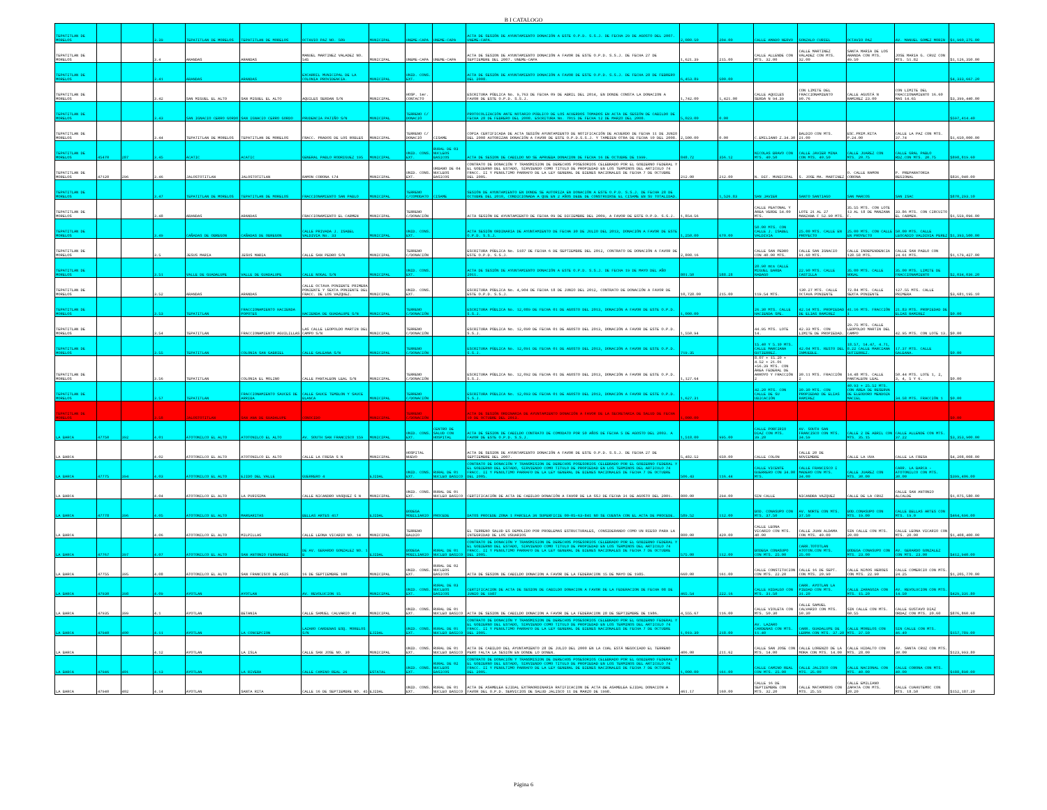B I CATALOGO
| TEPATITLAN DE MORELOS | | | 3.39 | TEPATITLAN DE MORELOS | TEPATITLAN DE MORELOS | OCTAVIO PAZ NO. 509 | MUNICIPAL | UNEME-CAPA | UNEME-CAPA | ACTA DE SESIÓN DE AYUNTAMIENTO DONACIÓN A ESTE O.P.D. S.S.J. DE FECHA 29 DE AGOSTO DEL 2007. UNEME-CAPA. | 2,080.50 | 204.00 | CALLE AMADO NERVO | GONZALO CURIEL | OCTAVIO PAZ | AV. MANUEL GOMEZ MORIN | $1,960,275.00 |
| TEPATITLAN DE MORELOS | | | 3.4 | ARANDAS | ARANDAS | MANUEL MARTINEZ VALADEZ NO. 545 | MUNICIPAL | UNEME-CAPA | UNEME-CAPA | ACTA DE SESION DE AYUNTAMIENTO DONACIÓN A FAVOR DE ESTE O.P.D. S.S.J. DE FECHA 27 DE SEPTIEMBRE DEL 2007. UNEME-CAPA | 1,621.39 | 215.00 | CALLE ALLENDE CON MTS. 32.00 | CALLE MARTINEZ VALADEZ CON MTS. 32.00 | SANTA MARIA DE LOS ARANDA CON MTS. 49.50 | JOSE MARIA G. CRUZ CON MTS. 51.82 | $1,126,350.00 |
| TEPATITLAN DE MORELOS | | | 3.41 | ARANDAS | ARANDAS | EXCARRIL MUNICIPAL DE LA COLONIA PROVIDENCIA. | MUNICIPAL | UNID. CONS. EXT. | | ACTA DE SESIÓN DE AYUNTAMIENTO DONACIÓN A FAVOR DE ESTE O.P.D. S.S.J. DE FECHA 28 DE FEBRERO DEL 2008. | 6,453.89 | 500.00 | | | | | $4,333,667.20 |
| TEPATITLAN DE MORELOS | | | 3.42 | SAN MIGUEL EL ALTO | SAN MIGUEL EL ALTO | AQUILES SERDAN S/N | MUNICIPAL | HOSP. 1er. CONTACTO | | ESCRITURA PÚBLICA No. 9,763 DE FECHA 09 DE ABRIL DEL 2014, EN DONDE CONSTA LA DONACION A FAVOR DE ESTE O.P.D. S.S.J. | 1,742.00 | 1,421.00 | CALLE AQUILES SERDÁ N 94.39 | CON LIMITE DEL FRACCIONAMIENTO 90.76 | CALLE AGUSTÁ N RAMIREZ 23.00 | CON LIMITE DEL FRACCIONAMIENTO 16.60 MAS 14.65 | $3,399,440.00 |
| TEPATITLAN DE MORELOS | | | 3.43 | SAN IGNACIO CERRO GORDO | SAN IGNACIO CERRO GORDO | PRUDENCIA PATIÑO S/N | MUNICIPAL | TERRENO C/ DONACIÓ | | PROTOCOLIZACIÓN ANTE NOTARIO PÚBLICO DE LOS ACUERDOS TOMADOS EN ACTA DE SESIÓN DE CABILDO DE FECHA 28 DE FEBRERO DEL 2008. ESCRITURA No. 7015 DE FECHA 12 DE MARZO DEL 2008. | 5,023.00 | 0.00 | | | | | $597,414.40 |
| TEPATITLAN DE MORELOS | | | 3.44 | TEPATITLAN DE MORELOS | TEPATITLAN DE MORELOS | FRACC. PRADOS DE LOS ROBLES | MUNICIPAL | TERRENO C/ DONACIÓ | CISAME | COPIA CERTIFICADA DE ACTA SESIÓN AYUNTAMIENTO DE NOTIFICACIÓN DE ACUERDO DE FECHA 11 DE JUNIO DEL 2008 AUTORIZAN DONACIÓN A FAVOR DE ESTE O.P.D.S.S.J. Y TAMBIEN OTRA DE FECHA 10 DEL 2008. | 2,500.00 | 0.00 | C.EMILIANO Z.34.30 | BALDIO CON MTS. 21.00 | ESC.PRIM.RITA P.24.00 | CALLE LA PAZ CON MTS. 37.74 | $1,650,000.00 |
| TEPATITLAN DE MORELOS | 45470 | 287 | 3.45 | ACATIC | ACATIC | GENERAL PABLO RODRIGUEZ 195 | MUNICIPAL | UNID. CONS. EXT. | RURAL DE 03 NUCLEOS BASICOS | ACTA DE SESION DE CABILDO NO SE APRUEBA DONACION DE FECHA 16 DE OCTUBRE DE 1999. | 848.72 | 356.12 | NICOLAS BRAVO CON MTS. 40.50 | CALLE JAVIER MINA CON MTS. 40.50 | CALLE JUAREZ CON MTS. 20.75 | CALLE GRAL PABLO RDZ.CON MTS. 20.75 | $898,819.60 |
| TEPATITLAN DE MORELOS | 47120 | 296 | 3.46 | JALOSTOTITLAN | JALOSTOTITLAN | RAMON CORONA 174 | MUNICIPAL | UNID. CONS. EXT. | URBANO DE 04 NUCLEOS BASICOS | CONTRATO DE DONACIÓN Y TRANSMISION DE DERECHOS POSESORIOS CELEBRADO POR EL GOBIERNO FEDERAL Y EL GOBIERNO DEL ESTADO, SIRVIENDO COMO TITULO DE PROPIEDAD EN LOS TERMINOS DEL ARTICULO 74 FRACC. II Y PENULTIMO PARRAFO DE LA LEY GENERAL DE BIENES NACIONALES DE FECHA 7 DE OCTUBRE DEL 2005. | 212.00 | 212.00 | N. DIF. MUNICIPAL | S. JOSE MA. MARTINEZ | O. CALLE RAMON CORONA | P. PREPARATORIA REGIONAL | $831,040.00 |
| TEPATITLAN DE MORELOS | | | 3.47 | TEPATITLAN DE MORELOS | TEPATITLAN DE MORELOS | FRACCIONAMIENTO SAN PABLO | MUNICIPAL | TERRENO C/COMODATO | CISAME | SESIÓN DE AYUNTAMIENTO EN DONDE SE AUTORIZA EN DONACIÓN A ESTE O.P.D. S.S.J. DE FECHA 28 DE OCTUBRE DEL 2010, CONDICIONADA A QUE EN 2 AÑOS DEBE DE CONSTRUIRSE EL CISAME EN SU TOTALIDAD. | | 1,526.83 | SAN JAVIER | SANTO SANTIAGO | SAN MARCOS | SAN ISAC | $870,293.10 |
| TEPATITLAN DE MORELOS | | | 3.48 | ARANDAS | ARANDAS | FRACCIONAMIENTO EL CARMEN | MUNICIPAL | TERRENO C/DONACIÓN | | ACTA SESIÓN DE AYUNTAMIENTO DE FECHA 09 DE DICIEMBRE DEL 2009, A FAVOR DE ESTE O.P.D. S.S.J. | 1,854.56 | | CALLE PEATONAL Y ÁREA VERDE 54.00 MTS. | LOTE 21 AL 27 MANZANA F 52.90 MTS. | 35.55 MTS. CON LOTE 13 AL 18 DE MANZANA F. | 33.86 MTS. CON CIRCUITO EL CARMEN. | $1,559,096.00 |
| TEPATITLAN DE MORELOS | | | 3.49 | CAÑADAS DE OBREGON | CAÑADAS DE OBREGON | CALLE PRIVADA J. ISABEL VALDIVIA No. 33 | MUNICIPAL | UNID. CONS. EXT. | | ACTA SESIÓN ORDINARIA DE AYUNTAMIENTO DE FECHA 30 DE JULIO DEL 2013, DONACIÓN A FAVOR DE ESTE O.P.D. S.S.J. | 1,250.00 | 670.00 | 50.00 MTS. CON CALLE J. ISABEL VALDIVIA | 25.00 MTS. CALLE EN PROYECTO | 25.00 MTS. CON CALLE EN PROYECTO | 50.00 MTS. CALLE LEOCADIO VALDIVIA PEREZ | $1,393,500.00 |
| TEPATITLAN DE MORELOS | | | 3.5 | JESUS MARIA | JESUS MARIA | CALLE SAN PEDRO S/N | MUNICIPAL | TERRENO C/DONACIÓN | | ESCRITURA PÚBLICA No. 5187 DE FECHA 6 DE SEPTIEMBRE DEL 2012, CONTRATO DE DONACIÓN A FAVOR DE ESTE O.P.D. S.S.J. | 2,808.16 | | CALLE SAN PEDRO CON 40.00 MTS. | CALLE SAN IGNACIO 91.60 MTS. | CALLE INDEPENDENCIA 128.58 MTS. | CALLE SAN PABLO CON 24.61 MTS. | $1,179,427.00 |
| TEPATITLAN DE MORELOS | | | 3.51 | VALLE DE GUADALUPE | VALLE DE GUADALUPE | CALLE NOGAL S/N | MUNICIPAL | UNID. CONS. EXT. | | ACTA DE SESIÓN DE AYUNTAMIENTO DONACIÓN A ESTE O.P.D. S.S.J. DE FECHA 19 DE MAYO DEL AÑO 2011. | 801.50 | 588.28 | 20.90 mts CALLE MIGUEL BARBA RABAGO | 22.90 MTS. CALLE CASTILLA | 35.00 MTS. CALLE NOGAL | 35.00 MTS. LIMITE DE FRACCIONAMIENTO | $2,034,036.20 |
| TEPATITLAN DE MORELOS | | | 3.52 | ARANDAS | ARANDAS | CALLE OCTAVA PONIENTE PRIMERA PONIENTE Y SEXTA PONIENTE DEL FRACC. DE LOS VAZQUEZ. | MUNICIPAL | UNID. CONS. EXT. | | ESCRITURA PÚBLICA No. 4,904 DE FECHA 18 DE JUNIO DEL 2012, CONTRATO DE DONACIÓN A FAVOR DE ESTE O.P.D. S.S.J. | 10,728.00 | 215.00 | 119.54 MTS. | 130.27 MTS. CALLE OCTAVA PONIENTE | 72.84 MTS. CALLE SEXTA PONIENTE | 127.55 MTS. CALLE PRIMERA | $3,681,195.10 |
| TEPATITLAN DE MORELOS | | | 3.53 | TEPATITLAN | FRACCIONAMIENTO HACIENDA POPOTES | HACIENDA DE GUADALUPE S/N | MUNICIPAL | TERRENO C/DONACIÓN | | ESCRITURA PÚBLICA No. 12,089 DE FECHA 01 DE AGOSTO DEL 2013, DONACIÓN A FAVOR DE ESTE O.P.D. S.S.J. | 1,000.00 | | 26.30 MTS. CALLE HACIENDA SPE. | 42.14 MTS. PROPIEDAD DE ELIAS RAMIREZ | 41.16 MTS. FRACCIÓN 1 | 21.83 MTS. PROPIEDAD DE ELIAS RAMIREZ | $0.00 |
| TEPATITLAN DE MORELOS | | | 3.54 | TEPATITLAN | FRACCIONAMIENTO AGUILILLAS | LAS CALLE LEOPOLDO MARTIN DEL CAMPO S/N | MUNICIPAL | TERRENO C/DONACIÓN | | ESCRITURA PÚBLICA No. 12,090 DE FECHA 01 DE AGOSTO DEL 2013, DONACIÓN A FAVOR DE ESTE O.P.D. S.S.J. | 1,550.94 | | 44.95 MTS. LOTE 14. | 42.33 MTS. CON LIMITE DE PROPIEDAD. | 29.75 MTS. CALLE LEOPOLDO MARTIN DEL CAMPO | 42.95 MTS. CON LOTE 13. | $0.00 |
| TEPATITLAN DE MORELOS | | | 3.55 | TEPATITLAN | COLONIA SAN GABRIEL | CALLE GALEANA S/N | MUNICIPAL | TERRENO C/DONACIÓN | | ESCRITURA PÚBLICA No. 12,091 DE FECHA 01 DE AGOSTO DEL 2013, DONACIÓN A FAVOR DE ESTE O.P.D. S.S.J. | 719.35 | | 15.40 Y 5.10 MTS. CALLE MARCIANA GUTIERREZ. | 42.04 MTS. RESTO DEL INMUEBLE. | 18.57, 14.47, 4.71, 8.22 CALLE MARCIANA GUTIERREZ. | 17.37 MTS. CALLE GALEANA. | $0.00 |
| TEPATITLAN DE MORELOS | | | 3.56 | TEPATITLAN | COLONIA EL MOLINO | CALLE PANTALEON LEAL S/N | MUNICIPAL | TERRENO C/DONACIÓN | | ESCRITURA PÚBLICA No. 12,092 DE FECHA 01 DE AGOSTO DEL 2013, DONACIÓN A FAVOR DE ESTE O.P.D. S.S.J. | 1,127.64 | | 8.07 + 15.20 + 4.52 + 21.01 +56.39 MTS. CON ÁREA FEDERAL DE ARROYO Y FRACCIÓN 2 | 30.11 MTS. FRACCIÓN 2 | 14.48 MTS. CALLE PANTALEON LEAL | 50.44 MTS. LOTE 1, 2, 3, 4, 5 Y 6. | $0.00 |
| TEPATITLAN DE MORELOS | | | 3.57 | TEPATITLAN | FRACCIONAMIENTO SAUCES DE ARRIBA | CALLE SAUCE TEMBLON Y SAUCE BLANCA | MUNICIPAL | TERRENO C/DONACIÓN | | ESCRITURA PÚBLICA No. 12,093 DE FECHA 01 DE AGOSTO DEL 2013, DONACIÓN A FAVOR DE ESTE O.P.D. S.S.J. | 1,627.31 | | 42.20 MTS. CON CALLE DE SU UBICACIÓN | 30.30 MTS. CON PROPIEDAD DE ELIAS RAMIREZ | 40.93 + 25.52 MTS. CON ÁREA DE RESERVA DE ELEODORO MENDOZA MACIEL | 34.58 MTS. FRACCIÓN 1 | $0.00 |
| TEPATITLAN DE MORELOS | | | 3.58 | JALOSTOTITLAN | SAN ANA DE GUADALUPE | CONOCIDO | MUNICIPAL | TERRENO C/DONACIÓN | | ACTA DE SESIÓN ORDINARIA DE AYUNTAMIENTO DONACIÓN A FAVOR DE LA SECRETARIA DE SALUD DE FECHA 10 DE OCTUBRE DEL 2013. | 1,000.00 | | | | | | $0.00 |
| LA BARCA | 47750 | 392 | 4.01 | ATOTONILCO EL ALTO | ATOTONILCO EL ALTO | AV. SOUTH SAN FRANCISCO 159 | MUNICIPAL | UNID. CONS. EXT. | CENTRO DE SALUD CON HOSPITAL | ACTA DE SESION DE CABILDO CONTRATO DE COMODATO POR 50 AÑOS DE FECHA 5 DE AGOSTO DEL 2003. A FAVOR DE ESTE O.P.D. S.S.J. | 1,518.00 | 995.00 | CALLE PORFIRIO DIAZ CON MTS. 39.20 | AV. SOUTH SAN FRANCISCO CON MTS. 34.59 | CALLE 2 DE ABRIL CON MTS. 35.15 | CALLE ALLENDE CON MTS. 37.22 | $3,353,900.00 |
| LA BARCA | | | 4.02 | ATOTONILCO EL ALTO | ATOTONILCO EL ALTO | CALLE LA FRESA S N | MUNICIPAL | HOSPITAL NUEVO | | ACTA DE SESION DE AYUNTAMIENTO DONACIÓN A FAVOR DE ESTE O.P.D. S.S.J. DE FECHA 27 DE SEPTIEMBRE DEL 2007. | 5,482.52 | 650.00 | CALLE COLON | CALLE 20 DE NOVIEMBRE | CALLE LA UVA | CALLE LA FRESA | $4,208,008.00 |
| LA BARCA | 47775 | 394 | 4.03 | ATOTONILCO EL ALTO | EJIDO DEL VALLE | GUERRERO 4 | EJIDAL | UNID. CONS. EXT. | RURAL DE 01 NUCLEO BASICO | CONTRATO DE DONACIÓN Y TRANSMISION DE DERECHOS POSESORIOS CELEBRADO POR EL GOBIERNO FEDERAL Y EL GOBIERNO DEL ESTADO, SIRVIENDO COMO TITULO DE PROPIEDAD EN LOS TERMINOS DEL ARTICULO 74 FRACC. II Y PENULTIMO PARRAFO DE LA LEY GENERAL DE BIENES NACIONALES DE FECHA 7 DE OCTUBRE DEL 2005. | 506.43 | 116.44 | CALLE VICENTE GUERRERO CON 34.00 MTS. | CALLE FRANCISCO I MADERO CON MTS. 34.00 | CALLE JUAREZ CON MTS. 30.00 | CARR. LA BARCA - ATOTONILCO CON MTS. 30.00 | $399,406.00 |
| LA BARCA | | | 4.04 | ATOTONILCO EL ALTO | LA PURISIMA | CALLE NICANDRO VASQUEZ S N | MUNICIPAL | UNID. CONS. EXT. | RURAL DE 01 NUCLEO BASICO | CERTIFICACIÓN DE ACTA DE CABILDO DONACIÓN A FAVOR DE LA SSJ DE FECHA 31 DE AGOSTO DEL 2001. | 800.00 | 294.00 | SIN CALLE | NICANDRA VAZQUEZ | CALLE DE LA CRUZ | CALLE SAN ANTONIO ALCALDE | $1,075,580.00 |
| LA BARCA | 47778 | 396 | 4.05 | ATOTONILCO EL ALTO | MARGARITAS | BELLAS ARTES 417 | EJIDAL | BODEGA MOBILIARIO | PROCEDE | DATOS PROCEDE ZONA 1 PARCELA 36 SUPERFICIE 00-05-63-841 NO SE CUENTA CON EL ACTA DE PROCEDE. | 589.52 | 112.00 | BOD. CONASUPO CON MTS. 37.50 | AV. NORTE CON MTS. 37.50 | BOD.CONASUPO CON MTS. 19.00 | CALLE BELLAS ARTES CON MTS. 19.0 | $464,696.00 |
| LA BARCA | | | 4.06 | ATOTONILCO EL ALTO | MILPILLAS | CALLE LEONA VICARIO NO. 14 | MUNICIPAL | TERRENO BALDIO | | EL TERRENO SALUD ES DEMOLIDO POR PROBLEMAS ESTRUCTURALES, CONSIDERANDO COMO UN RIESO PARA LA INTEGRIDAD DE LOS USUARIOS | 800.00 | 420.00 | CALLE LEONA VICARIO CON MTS. 40.00 | CALLE JUAN ALDAMA CON MTS. 40.00 | SIN CALLE CON MTS. 20.00 | CALLE LEONA VICARIO CON MTS. 20.00 | $1,408,400.00 |
| LA BARCA | 47767 | 397 | 4.07 | ATOTONILCO EL ALTO | SAN ANTONIO FERNANDEZ | DE AV. GERARDO GONZALEZ NO. 1 B | EJIDAL | BODEGA MOBILIARIO | RURAL DE 01 NUCLEO BASICO | CONTRATO DE DONACIÓN Y TRANSMISION DE DERECHOS POSESORIOS CELEBRADO POR EL GOBIERNO FEDERAL Y EL GOBIERNO DEL ESTADO, SIRVIENDO COMO TITULO DE PROPIEDAD EN LOS TERMINOS DEL ARTICULO 74 FRACC. II Y PENULTIMO PARRAFO DE LA LEY GENERAL DE BIENES NACIONALES DE FECHA 7 DE OCTUBRE DEL 2005. | 575.00 | 112.00 | BODEGA CONASUPO CON MTS. 25.00 | CARR.TOTOTLAN ATOTON.CON MTS. 25.00 | BODEGA CONASUPO CON MTS. 23.00 | AV. GERARDO GONZALEZ CON MTS. 23.00 | $412,940.00 |
| LA BARCA | 47755 | 395 | 4.08 | ATOTONILCO EL ALTO | SAN FRANCISCO DE ASIS | 16 DE SEPTIEMBRE 100 | MUNICIPAL | UNID. CONS. EXT. | RURAL DE 02 NUCLEOS BASICOS | ACTA DE SESION DE CABILDO DONACION A FAVOR DE LA FEDERACION 15 DE MAYO DE 1985. | 660.00 | 161.00 | CALLE CONSTITUCION CON MTS. 22.20 | CALLE 16 DE SEPT. CON MTS. 20.90 | CALLE NIñOS HEROES CON MTS. 22.90 | CALLE COMERCIO CON MTS. 24.25 | $1,205,770.00 |
| LA BARCA | 47930 | 398 | 4.09 | AYOTLAN | AYOTLAN | AV. REVOLUCION 15 | MUNICIPAL | UNID. CONS. EXT. | RURAL DE 03 NUCLEOS BASICOS | CERTIFICACION DE ACTA DE SESION DE CABILDO DONACION A FAVOR DE LA FEDERACION DE FECHA 08 DE JUNIO DE 1987 | 465.54 | 222.16 | CALLE HIDALGO CON MTS. 31.50 | CARR. AYOTLAN LA PIEDAD CON MTS. 31.20 | CALLE ZARAGOZA CON MTS. 15.20 | AV. REVOLUCION CON MTS. 14.50 | $429,331.80 |
| LA BARCA | 47935 | 399 | 4.1 | AYOTLAN | BETANIA | CALLE SAMUEL CALVARIO 41 | MUNICIPAL | UNID. CONS. EXT. | RURAL DE 01 NUCLEO BASICO | ACTA DE SESION DE CABILDO DONACION A FAVOR DE LA FEDERACION 28 DE SEPTIEMBRE DE 1986. | 4,555.67 | 116.00 | CALLE VIOLETA CON MTS. 50.30 | CALLE SAMUEL CALVARIO CON MTS. 50.30 | SIN CALLE CON MTS. 60.55 | CALLE GUSTAVO DIAZ ORDAZ CON MTS. 20.60 | $876,860.60 |
| LA BARCA | 47940 | 400 | 4.11 | AYOTLAN | LA CONCEPCION | LAZARO CARDENAS ESQ. MORELOS S/N | EJIDAL | UNID. CONS. EXT. | RURAL DE 01 NUCLEO BASICO | CONTRATO DE DONACIÓN Y TRANSMISION DE DERECHOS POSESORIOS CELEBRADO POR EL GOBIERNO FEDERAL Y EL GOBIERNO DEL ESTADO, SIRVIENDO COMO TITULO DE PROPIEDAD EN LOS TERMINOS DEL ARTICULO 74 FRACC. II Y PENULTIMO PARRAFO DE LA LEY GENERAL DE BIENES NACIONALES DE FECHA 7 DE OCTUBRE DEL 2005. | 1,019.30 | 218.00 | AV. LAZARO CARDENAS CON MTS. 11.40 | CARR. GUADALUPE DE LERMA CON MTS. 37.20 | CALLE MORELOS CON MTS. 37.50 | SIN CALLE CON MTS. 46.40 | $157,789.00 |
| LA BARCA | | | 4.12 | AYOTLAN | LA ISLA | CALLE SAN JOSE NO. 30 | MUNICIPAL | UNID. CONS. EXT. | RURAL DE 01 NUCLEO BASICO | ACTA DE CABILDO DEL AYUNTAMIENTO 28 DE JULIO DEL 2000 EN LA CUAL ESTÁ NEGOCIADO EL TERRENO PERO FALTA LA SESIÓN EN DONDE LO DONEN. | 406.00 | 211.62 | CALLE SAN JOSE CON MTS. 14.00 | CALLE LORENZO DE LA MORA CON MTS. 14.00 | CALLE HIDALTO CON MTS. 28.00 | AV. SANTA CRUZ CON MTS. 30.00 | $123,993.80 |
| LA BARCA | 47946 | 401 | 4.13 | AYOTLAN | LA RIVERA | CALLE CAMINO REAL 26 | ESTATAL | UNID. CONS. EXT. | RURAL DE 02 NUCLEOS BASICOS | CONTRATO DE DONACIÓN Y TRANSMISION DE DERECHOS POSESORIOS CELEBRADO POR EL GOBIERNO FEDERAL Y EL GOBIERNO DEL ESTADO, SIRVIENDO COMO TITULO DE PROPIEDAD EN LOS TERMINOS DEL ARTICULO 74 FRACC. II Y PENULTIMO PARRAFO DE LA LEY GENERAL DE BIENES NACIONALES DE FECHA 7 DE OCTUBRE DEL 2005. | 1,000.00 | 161.00 | CALLE CAMINO REAL CON MTS. 25.00 | CALLE JALISCO CON MTS. 25.00 | CALLE NACIONAL CON MTS. 40.00 | CALLE CORONA CON MTS. 40.00 | $188,890.00 |
| LA BARCA | 47940 | 402 | 4.14 | AYOTLAN | SANTA RITA | CALLE 16 DE SEPTIEMBRE NO. 45 | EJIDAL | UNID. CONS. EXT. | RURAL DE 01 NUCLEO BASICO | ACTA DE ASAMBLEA EJIDAL EXTRAORDINARIA RATIFICACION DE ACTA DE ASAMBLEA EJIDAL DONACION A FAVOR DEL O.P.D. SERVICIOS DE SALUD JALISCO 11 DE MARZO DE 1998. | 461.17 | 160.00 | CALLE 16 DE SEPTIEMBRE CON MTS. 32.20 | CALLE MATAMOROS CON MTS. 25.55 | CALLE EMILIANO ZAPATA CON MTS. 20.20 | CALLE CUAHUTEMOC CON MTS. 18.50 | $152,187.20 |
Página 6